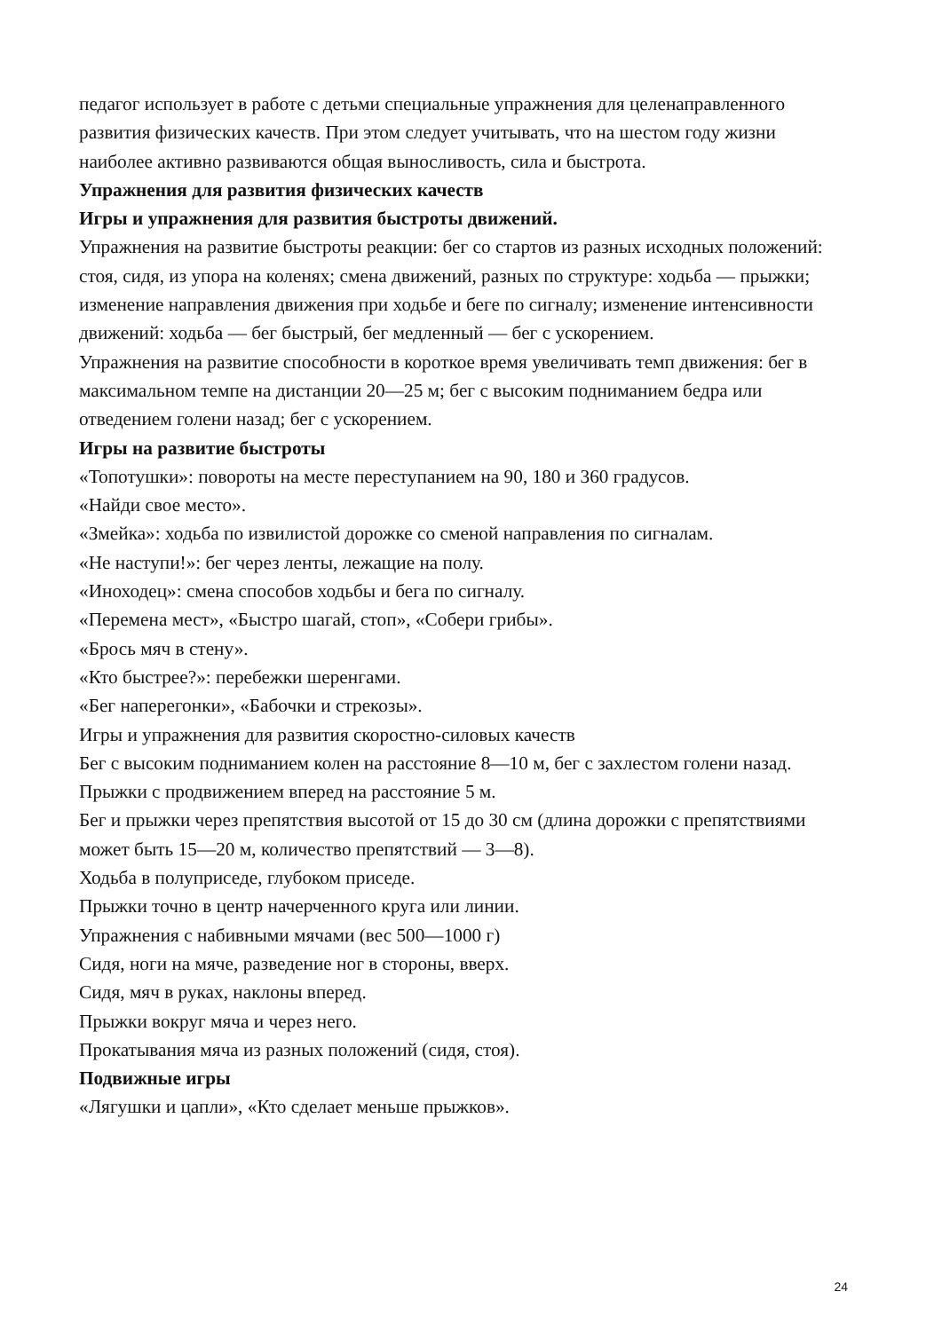педагог использует в работе с детьми специальные упражнения для целенаправленного развития физических качеств. При этом следует учитывать, что на шестом году жизни наиболее активно развиваются общая выносливость, сила и быстрота.
Упражнения для развития физических качеств
Игры и упражнения для развития быстроты движений.
Упражнения на развитие быстроты реакции: бег со стартов из разных исходных положений: стоя, сидя, из упора на коленях; смена движений, разных по структуре: ходьба — прыжки; изменение направления движения при ходьбе и беге по сигналу; изменение интенсивности движений: ходьба — бег быстрый, бег медленный — бег с ускорением.
Упражнения на развитие способности в короткое время увеличивать темп движения: бег в максимальном темпе на дистанции 20—25 м; бег с высоким подниманием бедра или отведением голени назад; бег с ускорением.
Игры на развитие быстроты
«Топотушки»: повороты на месте переступанием на 90, 180 и 360 градусов.
«Найди свое место».
«Змейка»: ходьба по извилистой дорожке со сменой направления по сигналам.
«Не наступи!»: бег через ленты, лежащие на полу.
«Иноходец»: смена способов ходьбы и бега по сигналу.
«Перемена мест», «Быстро шагай, стоп», «Собери грибы».
«Брось мяч в стену».
«Кто быстрее?»: перебежки шеренгами.
«Бег наперегонки», «Бабочки и стрекозы».
Игры и упражнения для развития скоростно-силовых качеств
Бег с высоким подниманием колен на расстояние 8—10 м, бег с захлестом голени назад.
Прыжки с продвижением вперед на расстояние 5 м.
Бег и прыжки через препятствия высотой от 15 до 30 см (длина дорожки с препятствиями может быть 15—20 м, количество препятствий — 3—8).
Ходьба в полуприседе, глубоком приседе.
Прыжки точно в центр начерченного круга или линии.
Упражнения с набивными мячами (вес 500—1000 г)
Сидя, ноги на мяче, разведение ног в стороны, вверх.
Сидя, мяч в руках, наклоны вперед.
Прыжки вокруг мяча и через него.
Прокатывания мяча из разных положений (сидя, стоя).
Подвижные игры
«Лягушки и цапли», «Кто сделает меньше прыжков».
24